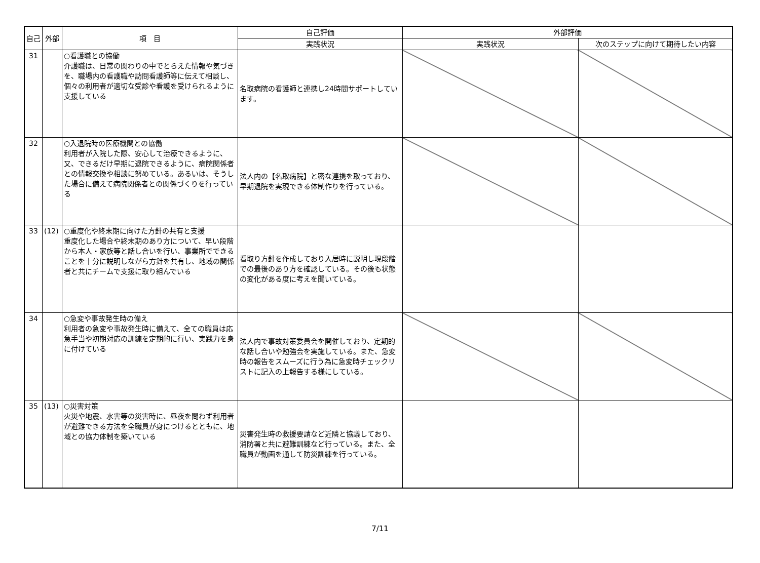| 自己 | 外部 | 項 目 | 自己評価 | 外部評価 | |
| --- | --- | --- | --- | --- | --- |
| | | | 実践状況 | 実践状況 | 次のステップに向けて期待したい内容 |
| 31 | | ○看護職との協働 介護職は、日常の関わりの中でとらえた情報や気づきを、職場内の看護職や訪問看護師等に伝えて相談し、個々の利用者が適切な受診や看護を受けられるように支援している | 名取病院の看護師と連携し24時間サポートしています。 | | |
| 32 | | ○入退院時の医療機関との協働 利用者が入院した際、安心して治療できるように、又、できるだけ早期に退院できるように、病院関係者との情報交換や相談に努めている。あるいは、そうした場合に備えて病院関係者との関係づくりを行っている | 法人内の【名取病院】と密な連携を取っており、早期退院を実現できる体制作りを行っている。 | | |
| 33 | (12) | ○重度化や終末期に向けた方針の共有と支援 重度化した場合や終末期のあり方について、早い段階から本人・家族等と話し合いを行い、事業所でできることを十分に説明しながら方針を共有し、地域の関係者と共にチームで支援に取り組んでいる | 看取り方針を作成しており入居時に説明し現段階での最後のあり方を確認している。その後も状態の変化がある度に考えを聞いている。 | | |
| 34 | | ○急変や事故発生時の備え 利用者の急変や事故発生時に備えて、全ての職員は応急手当や初期対応の訓練を定期的に行い、実践力を身に付けている | 法人内で事故対策委員会を開催しており、定期的な話し合いや勉強会を実施している。また、急変時の報告をスムーズに行う為に急変時チェックリストに記入の上報告する様にしている。 | | |
| 35 | (13) | ○災害対策 火災や地震、水害等の災害時に、昼夜を問わず利用者が避難できる方法を全職員が身につけるとともに、地域との協力体制を築いている | 災害発生時の救援要請など近隣と協議しており、消防署と共に避難訓練など行っている。また、全職員が動画を通して防災訓練を行っている。 | | |
7/11